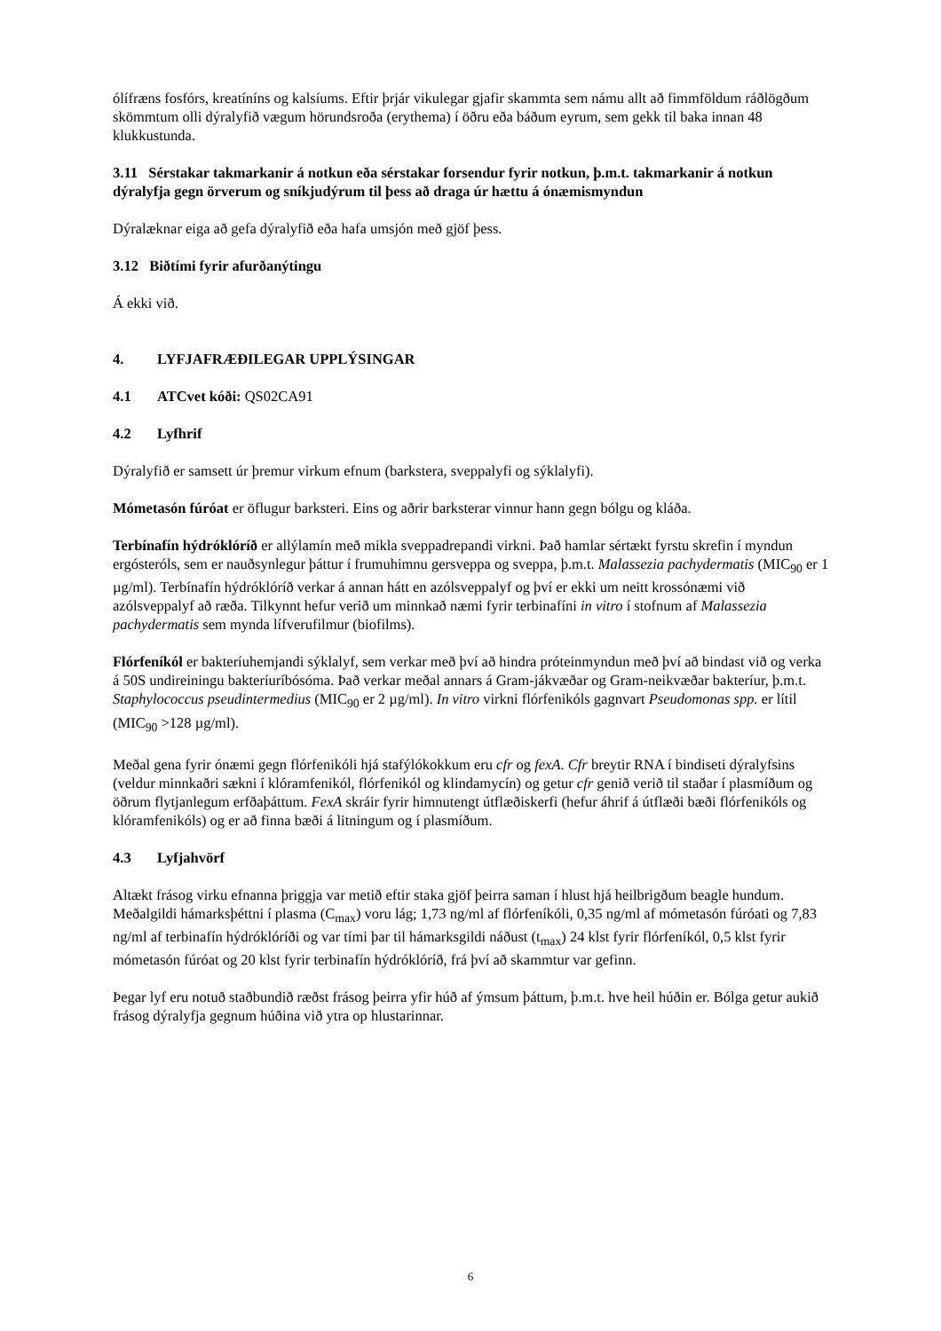ólífræns fosfórs, kreatíníns og kalsíums. Eftir þrjár vikulegar gjafir skammta sem námu allt að fimmföldum ráðlögðum skömmtum olli dýralyfið vægum hörundsroða (erythema) í öðru eða báðum eyrum, sem gekk til baka innan 48 klukkustunda.
3.11 Sérstakar takmarkanir á notkun eða sérstakar forsendur fyrir notkun, þ.m.t. takmarkanir á notkun dýralyfja gegn örverum og sníkjudýrum til þess að draga úr hættu á ónæmismyndun
Dýralæknar eiga að gefa dýralyfið eða hafa umsjón með gjöf þess.
3.12 Biðtími fyrir afurðanýtingu
Á ekki við.
4. LYFJAFRÆÐILEGAR UPPLÝSINGAR
4.1 ATCvet kóði: QS02CA91
4.2 Lyfhrif
Dýralyfið er samsett úr þremur virkum efnum (barkstera, sveppalyfi og sýklalyfi).
Mómetasón fúróat er öflugur barksteri. Eins og aðrir barksterar vinnur hann gegn bólgu og kláða.
Terbínafín hýdróklóríð er allýlamín með mikla sveppadrepandi virkni. Það hamlar sértækt fyrstu skrefin í myndun ergósteróls, sem er nauðsynlegur þáttur í frumuhimnu gersveppa og sveppa, þ.m.t. Malassezia pachydermatis (MIC<sub>90</sub> er 1 µg/ml). Terbínafín hýdróklóríð verkar á annan hátt en azólsveppalyf og því er ekki um neitt krossónæmi við azólsveppalyf að ræða. Tilkynnt hefur verið um minnkað næmi fyrir terbinafíni in vitro í stofnum af Malassezia pachydermatis sem mynda lífverufilmur (biofilms).
Flórfeníkól er bakteríuhemjandi sýklalyf, sem verkar með því að hindra próteinmyndun með því að bindast við og verka á 50S undireiningu bakteríuríbósóma. Það verkar meðal annars á Gram-jákvæðar og Gram-neikvæðar bakteríur, þ.m.t. Staphylococcus pseudintermedius (MIC<sub>90</sub> er 2 µg/ml). In vitro virkni flórfenikóls gagnvart Pseudomonas spp. er lítil (MIC<sub>90</sub> >128 µg/ml).
Meðal gena fyrir ónæmi gegn flórfenikóli hjá stafýlókokkum eru cfr og fexA. Cfr breytir RNA í bindiseti dýralyfsins (veldur minnkaðri sækni í klóramfenikól, flórfenikól og klindamycín) og getur cfr genið verið til staðar í plasmíðum og öðrum flytjanlegum erfðaþáttum. FexA skráir fyrir himnutengt útflæðiskerfi (hefur áhrif á útflæði bæði flórfenikóls og klóramfenikóls) og er að finna bæði á litningum og í plasmíðum.
4.3 Lyfjahvörf
Altækt frásog virku efnanna þriggja var metið eftir staka gjöf þeirra saman í hlust hjá heilbrigðum beagle hundum. Meðalgildi hámarksþéttni í plasma (C<sub>max</sub>) voru lág; 1,73 ng/ml af flórfeníkóli, 0,35 ng/ml af mómetasón fúróati og 7,83 ng/ml af terbinafín hýdróklóríði og var tími þar til hámarksgildi náðust (t<sub>max</sub>) 24 klst fyrir flórfeníkól, 0,5 klst fyrir mómetasón fúróat og 20 klst fyrir terbinafín hýdróklóríð, frá því að skammtur var gefinn.
Þegar lyf eru notuð staðbundið ræðst frásog þeirra yfir húð af ýmsum þáttum, þ.m.t. hve heil húðin er. Bólga getur aukið frásog dýralyfja gegnum húðina við ytra op hlustarinnar.
6